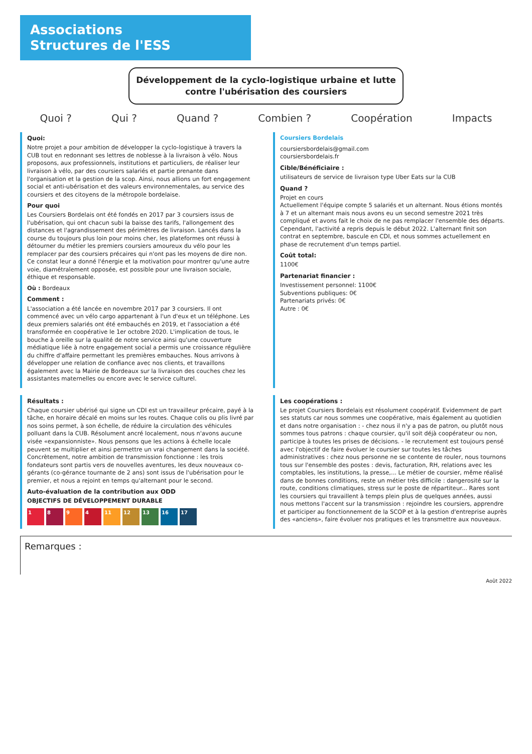Associations
Structures de l'ESS
Développement de la cyclo-logistique urbaine et lutte contre l'ubérisation des coursiers
Quoi ? Qui ? Quand ? Combien ? Coopération Impacts
Quoi:
Notre projet a pour ambition de développer la cyclo-logistique à travers la CUB tout en redonnant ses lettres de noblesse à la livraison à vélo. Nous proposons, aux professionnels, institutions et particuliers, de réaliser leur livraison à vélo, par des coursiers salariés et partie prenante dans l'organisation et la gestion de la scop. Ainsi, nous allions un fort engagement social et anti-ubérisation et des valeurs environnementales, au service des coursiers et des citoyens de la métropole bordelaise.
Pour quoi
Les Coursiers Bordelais ont été fondés en 2017 par 3 coursiers issus de l'ubérisation, qui ont chacun subi la baisse des tarifs, l'allongement des distances et l'agrandissement des périmètres de livraison. Lancés dans la course du toujours plus loin pour moins cher, les plateformes ont réussi à détourner du métier les premiers coursiers amoureux du vélo pour les remplacer par des coursiers précaires qui n'ont pas les moyens de dire non. Ce constat leur a donné l'énergie et la motivation pour montrer qu'une autre voie, diamétralement opposée, est possible pour une livraison sociale, éthique et responsable.
Où : Bordeaux
Comment :
L'association a été lancée en novembre 2017 par 3 coursiers. Il ont commencé avec un vélo cargo appartenant à l'un d'eux et un téléphone. Les deux premiers salariés ont été embauchés en 2019, et l'association a été transformée en coopérative le 1er octobre 2020. L'implication de tous, le bouche à oreille sur la qualité de notre service ainsi qu'une couverture médiatique liée à notre engagement social a permis une croissance régulière du chiffre d'affaire permettant les premières embauches. Nous arrivons à développer une relation de confiance avec nos clients, et travaillons également avec la Mairie de Bordeaux sur la livraison des couches chez les assistantes maternelles ou encore avec le service culturel.
Coursiers Bordelais
coursiersbordelais@gmail.com
coursiersbordelais.fr
Cible/Bénéficiaire :
utilisateurs de service de livraison type Uber Eats sur la CUB
Quand ?
Projet en cours
Actuellement l'équipe compte 5 salariés et un alternant. Nous étions montés à 7 et un alternant mais nous avons eu un second semestre 2021 très compliqué et avons fait le choix de ne pas remplacer l'ensemble des départs. Cependant, l'activité a repris depuis le début 2022. L'alternant finit son contrat en septembre, bascule en CDI, et nous sommes actuellement en phase de recrutement d'un temps partiel.
Coût total:
1100€
Partenariat financier :
Investissement personnel: 1100€
Subventions publiques: 0€
Partenariats privés: 0€
Autre : 0€
Résultats :
Chaque coursier ubérisé qui signe un CDI est un travailleur précaire, payé à la tâche, en horaire décalé en moins sur les routes. Chaque colis ou plis livré par nos soins permet, à son échelle, de réduire la circulation des véhicules polluant dans la CUB. Résolument ancré localement, nous n'avons aucune visée «expansionniste». Nous pensons que les actions à échelle locale peuvent se multiplier et ainsi permettre un vrai changement dans la société. Concrètement, notre ambition de transmission fonctionne : les trois fondateurs sont partis vers de nouvelles aventures, les deux nouveaux co-gérants (co-gérance tournante de 2 ans) sont issus de l'ubérisation pour le premier, et nous a rejoint en temps qu'alternant pour le second.
Auto-évaluation de la contribution aux ODD
OBJECTIFS DE DÉVELOPPEMENT DURABLE
1 8 9 4 11 12 13 16 17
Les coopérations :
Le projet Coursiers Bordelais est résolument coopératif. Evidemment de part ses statuts car nous sommes une coopérative, mais également au quotidien et dans notre organisation : - chez nous il n'y a pas de patron, ou plutôt nous sommes tous patrons : chaque coursier, qu'il soit déjà coopérateur ou non, participe à toutes les prises de décisions. - le recrutement est toujours pensé avec l'objectif de faire évoluer le coursier sur toutes les tâches administratives : chez nous personne ne se contente de rouler, nous tournons tous sur l'ensemble des postes : devis, facturation, RH, relations avec les comptables, les institutions, la presse,... Le métier de coursier, même réalisé dans de bonnes conditions, reste un métier très difficile : dangerosité sur la route, conditions climatiques, stress sur le poste de répartiteur... Rares sont les coursiers qui travaillent à temps plein plus de quelques années, aussi nous mettons l'accent sur la transmission : rejoindre les coursiers, apprendre et participer au fonctionnement de la SCOP et à la gestion d'entreprise auprès des «anciens», faire évoluer nos pratiques et les transmettre aux nouveaux.
Remarques :
Août 2022